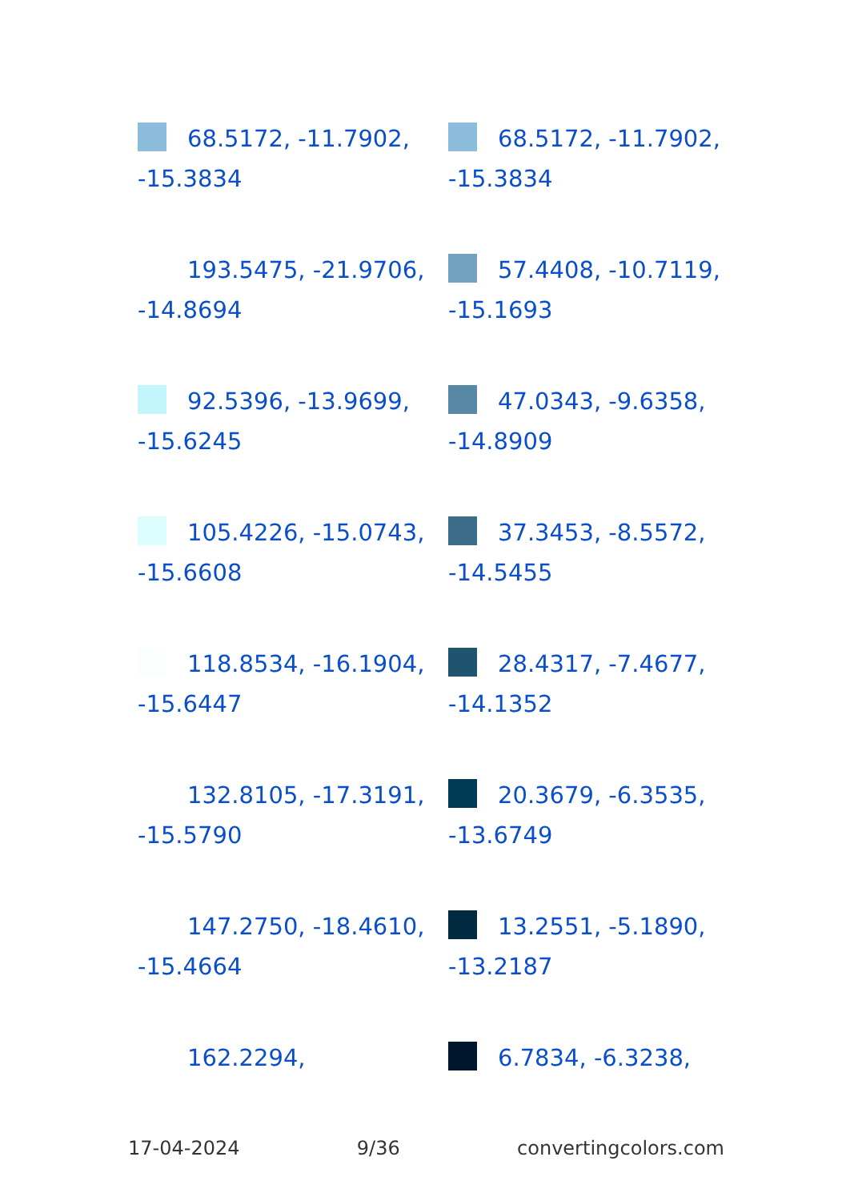68.5172, -11.7902, -15.3834
68.5172, -11.7902, -15.3834
193.5475, -21.9706, -14.8694
57.4408, -10.7119, -15.1693
92.5396, -13.9699, -15.6245
47.0343, -9.6358, -14.8909
105.4226, -15.0743, -15.6608
37.3453, -8.5572, -14.5455
118.8534, -16.1904, -15.6447
28.4317, -7.4677, -14.1352
132.8105, -17.3191, -15.5790
20.3679, -6.3535, -13.6749
147.2750, -18.4610, -15.4664
13.2551, -5.1890, -13.2187
162.2294,
6.7834, -6.3238,
17-04-2024 9/36 convertingcolors.com